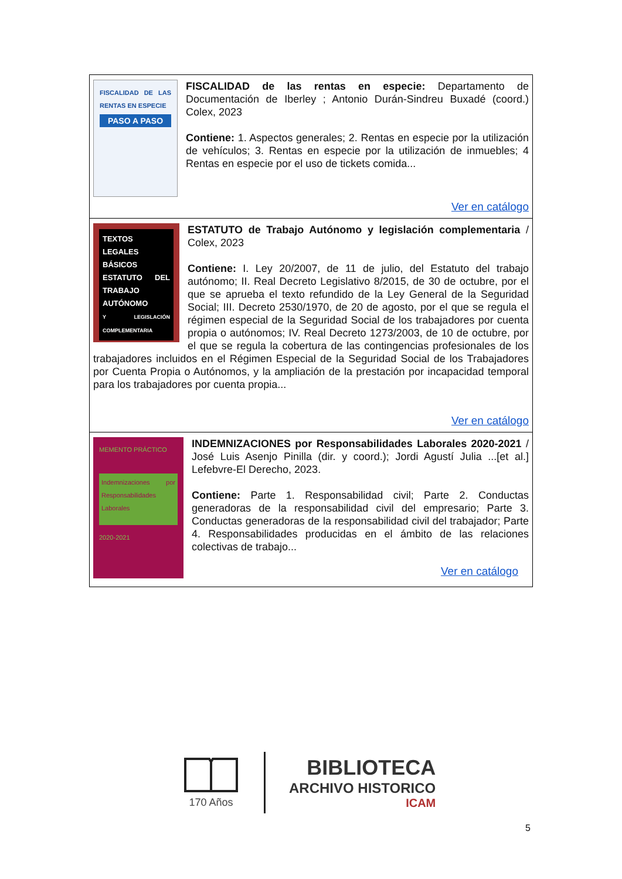| FISCALIDAD DE LAS RENTAS EN ESPECIE PASO A PASO FISCALIDAD de las rentas en especie: Departamento de Documentación de Iberley ; Antonio Durán-Sindreu Buxadé (coord.) Colex, 2023 Contiene: 1. Aspectos generales; 2. Rentas en especie por la utilización de vehículos; 3. Rentas en especie por la utilización de inmuebles; 4 Rentas en especie por el uso de tickets comida... Ver en catálogo |
| TEXTOS LEGALES BÁSICOS ESTATUTO DEL TRABAJO AUTÓNOMO Y LEGISLACIÓN COMPLEMENTARIA ESTATUTO de Trabajo Autónomo y legislación complementaria / Colex, 2023 Contiene: I. Ley 20/2007, de 11 de julio, del Estatuto del trabajo autónomo; II. Real Decreto Legislativo 8/2015, de 30 de octubre, por el que se aprueba el texto refundido de la Ley General de la Seguridad Social; III. Decreto 2530/1970, de 20 de agosto, por el que se regula el régimen especial de la Seguridad Social de los trabajadores por cuenta propia o autónomos; IV. Real Decreto 1273/2003, de 10 de octubre, por el que se regula la cobertura de las contingencias profesionales de los trabajadores incluidos en el Régimen Especial de la Seguridad Social de los Trabajadores por Cuenta Propia o Autónomos, y la ampliación de la prestación por incapacidad temporal para los trabajadores por cuenta propia... Ver en catálogo |
| MEMENTO PRÁCTICO Indemnizaciones por Responsabilidades Laborales 2020-2021 INDEMNIZACIONES por Responsabilidades Laborales 2020-2021 / José Luis Asenjo Pinilla (dir. y coord.); Jordi Agustí Julia ...[et al.] Lefebvre-El Derecho, 2023. Contiene: Parte 1. Responsabilidad civil; Parte 2. Conductas generadoras de la responsabilidad civil del empresario; Parte 3. Conductas generadoras de la responsabilidad civil del trabajador; Parte 4. Responsabilidades producidas en el ámbito de las relaciones colectivas de trabajo... Ver en catálogo |
170 Años
BIBLIOTECA
ARCHIVO HISTORICO
ICAM
5